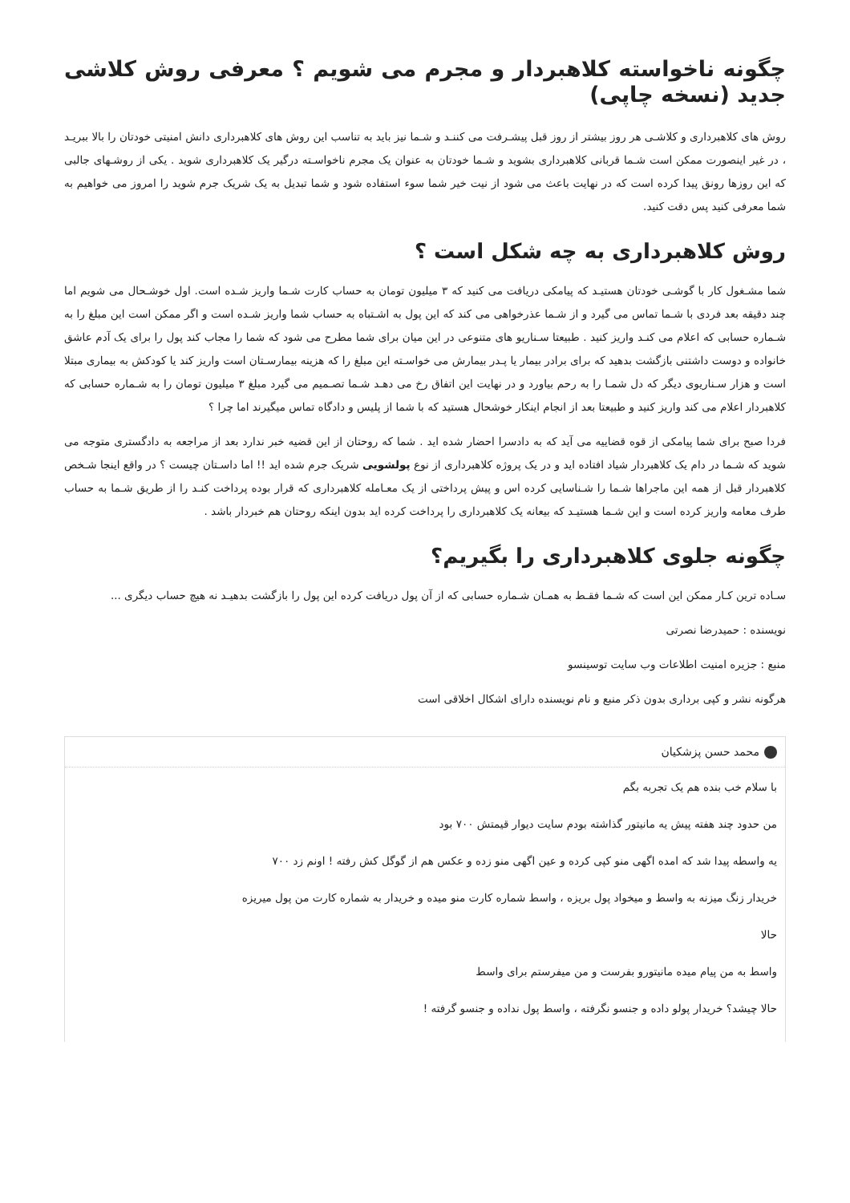چگونه ناخواسته کلاهبردار و مجرم می شویم ؟ معرفی روش کلاشی جدید (نسخه چاپی)
روش های کلاهبرداری و کلاشـی هر روز بیشتر از روز قبل پیشـرفت می کننـد و شـما نیز باید به تناسب این روش های کلاهبرداری دانش امنیتی خودتان را بالا ببریـد ، در غیر اینصورت ممکن است شـما قربانی کلاهبرداری بشوید و شـما خودتان به عنوان یک مجرم ناخواسـته درگیر یک کلاهبرداری شوید . یکی از روشـهای جالبی که این روزها رونق پیدا کرده است که در نهایت باعث می شود از نیت خیر شما سوء استفاده شود و شما تبدیل به یک شریک جرم شوید را امروز می خواهیم به شما معرفی کنید پس دقت کنید.
روش کلاهبرداری به چه شکل است ؟
شما مشـغول کار با گوشـی خودتان هستیـد که پیامکی دریافت می کنید که ۳ میلیون تومان به حساب کارت شـما واریز شـده است. اول خوشـحال می شویم اما چند دقیقه بعد فردی با شـما تماس می گیرد و از شـما عذرخواهی می کند که این پول به اشـتباه به حساب شما واریز شـده است و اگر ممکن است این مبلغ را به شـماره حسابی که اعلام می کنـد واریز کنید . طبیعتا سـناریو های متنوعی در این میان برای شما مطرح می شود که شما را مجاب کند پول را برای یک آدم عاشق خانواده و دوست داشتنی بازگشت بدهید که برای برادر بیمار یا پـدر بیمارش می خواسـته این مبلغ را که هزینه بیمارسـتان است واریز کند یا کودکش به بیماری مبتلا است و هزار سـناریوی دیگر که دل شمـا را به رحم بیاورد و در نهایت این اتفاق رخ می دهـد شـما تصـمیم می گیرد مبلغ ۳ میلیون تومان را به شـماره حسابی که کلاهبردار اعلام می کند واریز کنید و طبیعتا بعد از انجام اینکار خوشحال هستید که با شما از پلیس و دادگاه تماس میگیرند اما چرا ؟
فردا صبح برای شما پیامکی از قوه قضاییه می آید که به دادسرا احضار شده اید . شما که روحتان از این قضیه خبر ندارد بعد از مراجعه به دادگستری متوجه می شوید که شـما در دام یک کلاهبردار شیاد افتاده اید و در یک پروژه کلاهبرداری از نوع پولشویی شریک جرم شده اید !! اما داسـتان چیست ؟ در واقع اینجا شـخص کلاهبردار قبل از همه این ماجراها شـما را شـناسایی کرده اس و پیش پرداختی از یک معـامله کلاهبرداری که قرار بوده پرداخت کنـد را از طریق شـما به حساب طرف معامه واریز کرده است و این شـما هستیـد که بیعانه یک کلاهبرداری را پرداخت کرده اید بدون اینکه روحتان هم خبردار باشد .
چگونه جلوی کلاهبرداری را بگیریم؟
سـاده ترین کـار ممکن این است که شـما فقـط به همـان شـماره حسابی که از آن پول دریافت کرده این پول را بازگشت بدهیـد نه هیچ حساب دیگری ...
نویسنده : حمیدرضا نصرتی
منبع : جزیره امنیت اطلاعات وب سایت توسینسو
هرگونه نشر و کپی برداری بدون ذکر منبع و نام نویسنده دارای اشکال اخلاقی است
محمد حسن پزشکیان
با سلام خب بنده هم یک تجربه بگم
من حدود چند هفته پیش یه مانیتور گذاشته بودم سایت دیوار قیمتش ۷۰۰ بود
یه واسطه پیدا شد که امده اگهی منو کپی کرده و عین اگهی منو زده و عکس هم از گوگل کش رفته ! اونم زد ۷۰۰
خریدار زنگ میزنه به واسط و میخواد پول بریزه ، واسط شماره کارت منو میده و خریدار به شماره کارت من پول میریزه
حالا
واسط به من پیام میده مانیتورو بفرست و من میفرستم برای واسط
حالا چیشد؟ خریدار پولو داده و جنسو نگرفته ، واسط پول نداده و جنسو گرفته !